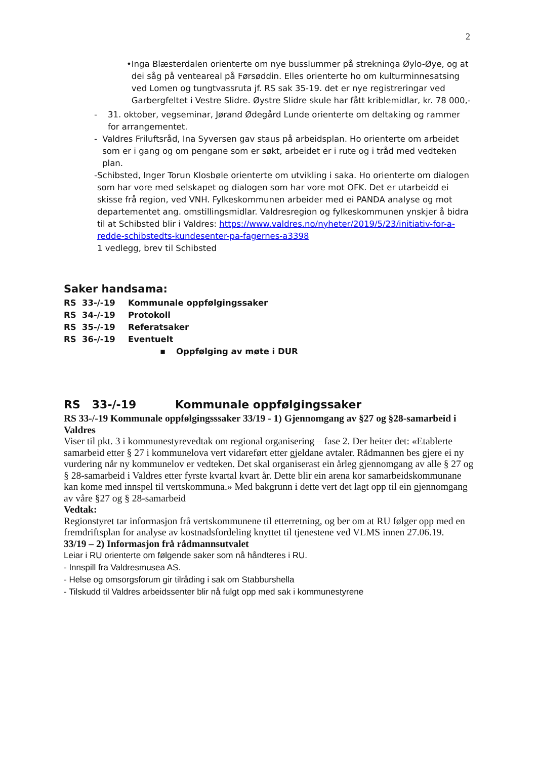2
• Inga Blæsterdalen orienterte om nye busslummer på strekninga Øylo-Øye, og at dei såg på venteareal på Førsøddin. Elles orienterte ho om kulturminnesatsing ved Lomen og tungtvassruta jf. RS sak 35-19. det er nye registreringar ved Garbergfeltet i Vestre Slidre. Øystre Slidre skule har fått kriblemidlar, kr. 78 000,-
- 31. oktober, vegseminar, Jørand Ødegård Lunde orienterte om deltaking og rammer for arrangementet.
- Valdres Friluftsråd, Ina Syversen gav staus på arbeidsplan. Ho orienterte om arbeidet som er i gang og om pengane som er søkt, arbeidet er i rute og i tråd med vedteken plan.
- Schibsted, Inger Torun Klosbøle orienterte om utvikling i saka. Ho orienterte om dialogen som har vore med selskapet og dialogen som har vore mot OFK. Det er utarbeidd ei skisse frå region, ved VNH. Fylkeskommunen arbeider med ei PANDA analyse og mot departementet ang. omstillingsmidlar. Valdresregion og fylkeskommunen ynskjer å bidra til at Schibsted blir i Valdres: https://www.valdres.no/nyheter/2019/5/23/initiativ-for-a-redde-schibstedts-kundesenter-pa-fagernes-a3398
1 vedlegg, brev til Schibsted
Saker handsama:
RS 33-/-19 Kommunale oppfølgingssaker
RS 34-/-19 Protokoll
RS 35-/-19 Referatsaker
RS 36-/-19 Eventuelt
▪ Oppfølging av møte i DUR
RS 33-/-19 Kommunale oppfølgingssaker
RS 33-/-19 Kommunale oppfølgingsssaker 33/19 - 1) Gjennomgang av §27 og §28-samarbeid i Valdres
Viser til pkt. 3 i kommunestyrevedtak om regional organisering – fase 2. Der heiter det: «Etablerte samarbeid etter § 27 i kommunelova vert vidareført etter gjeldane avtaler. Rådmannen bes gjere ei ny vurdering når ny kommunelov er vedteken. Det skal organiserast ein årleg gjennomgang av alle § 27 og § 28-samarbeid i Valdres etter fyrste kvartal kvart år. Dette blir ein arena kor samarbeidskommunane kan kome med innspel til vertskommuna.» Med bakgrunn i dette vert det lagt opp til ein gjennomgang av våre §27 og § 28-samarbeid
Vedtak:
Regionstyret tar informasjon frå vertskommunene til etterretning, og ber om at RU følger opp med en fremdriftsplan for analyse av kostnadsfordeling knyttet til tjenestene ved VLMS innen 27.06.19.
33/19 – 2) Informasjon frå rådmannsutvalet
Leiar i RU orienterte om følgende saker som nå håndteres i RU.
- Innspill fra Valdresmusea AS.
- Helse og omsorgsforum gir tilråding i sak om Stabburshella
- Tilskudd til Valdres arbeidssenter blir nå fulgt opp med sak i kommunestyrene